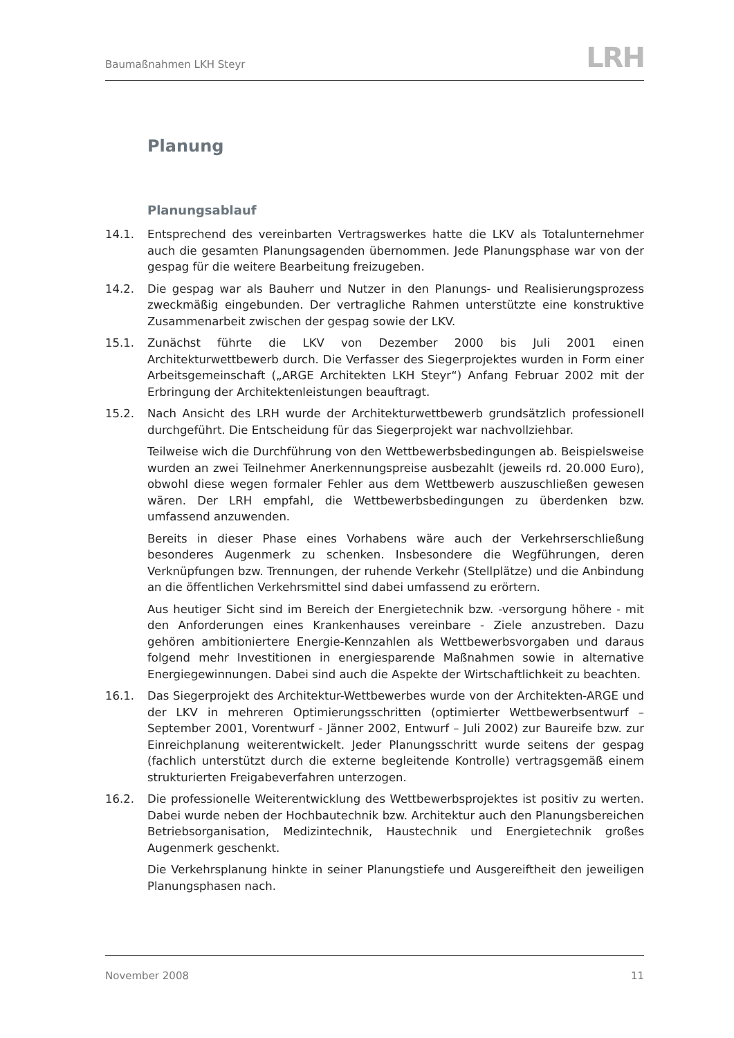Baumaßnahmen LKH Steyr LRH
Planung
Planungsablauf
14.1. Entsprechend des vereinbarten Vertragswerkes hatte die LKV als Totalunternehmer auch die gesamten Planungsagenden übernommen. Jede Planungsphase war von der gespag für die weitere Bearbeitung freizugeben.
14.2. Die gespag war als Bauherr und Nutzer in den Planungs- und Realisierungsprozess zweckmäßig eingebunden. Der vertragliche Rahmen unterstützte eine konstruktive Zusammenarbeit zwischen der gespag sowie der LKV.
15.1. Zunächst führte die LKV von Dezember 2000 bis Juli 2001 einen Architekturwettbewerb durch. Die Verfasser des Siegerprojektes wurden in Form einer Arbeitsgemeinschaft („ARGE Architekten LKH Steyr“) Anfang Februar 2002 mit der Erbringung der Architektenleistungen beauftragt.
15.2. Nach Ansicht des LRH wurde der Architekturwettbewerb grundsätzlich professionell durchgeführt. Die Entscheidung für das Siegerprojekt war nachvollziehbar.
Teilweise wich die Durchführung von den Wettbewerbsbedingungen ab. Beispielsweise wurden an zwei Teilnehmer Anerkennungspreise ausbezahlt (jeweils rd. 20.000 Euro), obwohl diese wegen formaler Fehler aus dem Wettbewerb auszuschließen gewesen wären. Der LRH empfahl, die Wettbewerbsbedingungen zu überdenken bzw. umfassend anzuwenden.
Bereits in dieser Phase eines Vorhabens wäre auch der Verkehrserschließung besonderes Augenmerk zu schenken. Insbesondere die Wegführungen, deren Verknüpfungen bzw. Trennungen, der ruhende Verkehr (Stellplätze) und die Anbindung an die öffentlichen Verkehrsmittel sind dabei umfassend zu erörtern.
Aus heutiger Sicht sind im Bereich der Energietechnik bzw. -versorgung höhere - mit den Anforderungen eines Krankenhauses vereinbare - Ziele anzustreben. Dazu gehören ambitioniertere Energie-Kennzahlen als Wettbewerbsvorgaben und daraus folgend mehr Investitionen in energiesparende Maßnahmen sowie in alternative Energiegewinnungen. Dabei sind auch die Aspekte der Wirtschaftlichkeit zu beachten.
16.1. Das Siegerprojekt des Architektur-Wettbewerbes wurde von der Architekten-ARGE und der LKV in mehreren Optimierungsschritten (optimierter Wettbewerbsentwurf – September 2001, Vorentwurf - Jänner 2002, Entwurf – Juli 2002) zur Baureife bzw. zur Einreichplanung weiterentwickelt. Jeder Planungsschritt wurde seitens der gespag (fachlich unterstützt durch die externe begleitende Kontrolle) vertragsgemäß einem strukturierten Freigabeverfahren unterzogen.
16.2. Die professionelle Weiterentwicklung des Wettbewerbsprojektes ist positiv zu werten. Dabei wurde neben der Hochbautechnik bzw. Architektur auch den Planungsbereichen Betriebsorganisation, Medizintechnik, Haustechnik und Energietechnik großes Augenmerk geschenkt.
Die Verkehrsplanung hinkte in seiner Planungstiefe und Ausgereiftheit den jeweiligen Planungsphasen nach.
November 2008 11